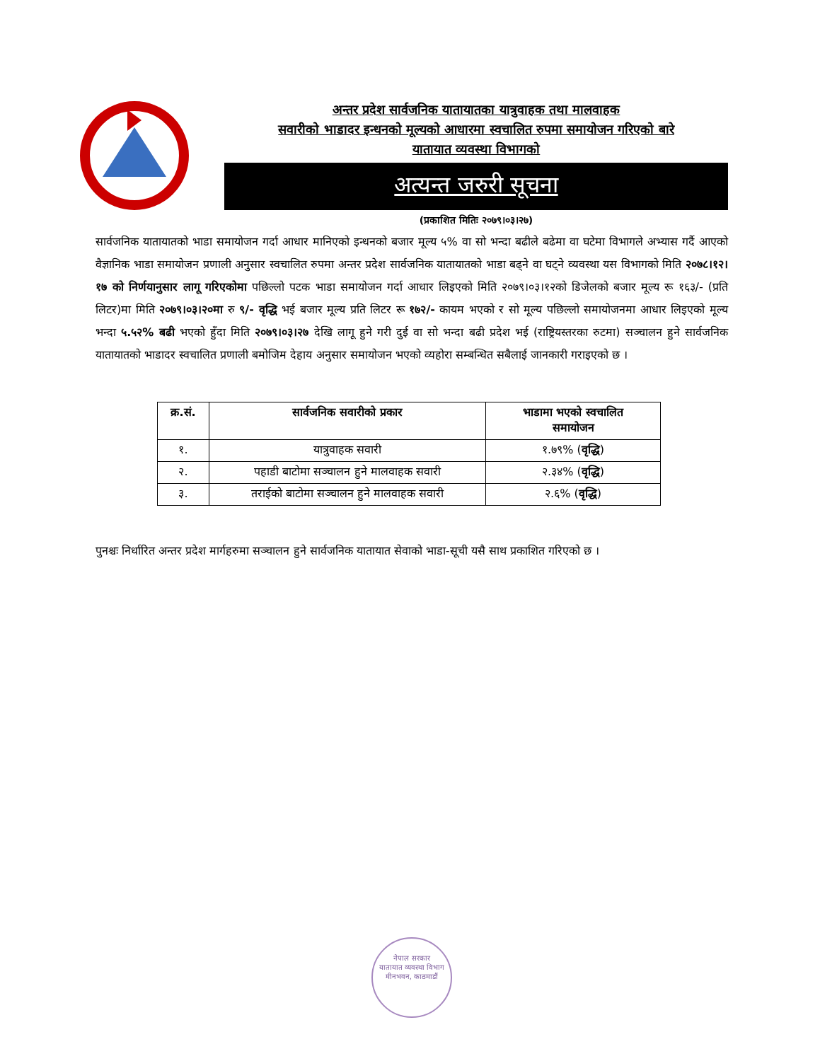अन्तर प्रदेश सार्वजनिक यातायातका यात्रुवाहक तथा मालवाहक
सवारीको भाडादर इन्धनको मूल्यको आधारमा स्वचालित रुपमा समायोजन गरिएको बारे
यातायात व्यवस्था विभागको
अत्यन्त जरुरी सूचना
(प्रकाशित मितिः २०७९।०३।२७)
सार्वजनिक यातायातको भाडा समायोजन गर्दा आधार मानिएको इन्धनको बजार मूल्य ५% वा सो भन्दा बढीले बढेमा वा घटेमा विभागले अभ्यास गर्दै आएको वैज्ञानिक भाडा समायोजन प्रणाली अनुसार स्वचालित रुपमा अन्तर प्रदेश सार्वजनिक यातायातको भाडा बढ्ने वा घट्ने व्यवस्था यस विभागको मिति २०७८।१२।१७ को निर्णयानुसार लागू गरिएकोमा पछिल्लो पटक भाडा समायोजन गर्दा आधार लिइएको मिति २०७९।०३।१२को डिजेलको बजार मूल्य रू १६३/- (प्रति लिटर)मा मिति २०७९।०३।२०मा रु ९/- वृद्धि भई बजार मूल्य प्रति लिटर रू १७२/- कायम भएको र सो मूल्य पछिल्लो समायोजनमा आधार लिइएको मूल्य भन्दा ५.५२% बढी भएको हुँदा मिति २०७९।०३।२७ देखि लागू हुने गरी दुई वा सो भन्दा बढी प्रदेश भई (राष्ट्रियस्तरका रुटमा) सञ्चालन हुने सार्वजनिक यातायातको भाडादर स्वचालित प्रणाली बमोजिम देहाय अनुसार समायोजन भएको व्यहोरा सम्बन्धित सबैलाई जानकारी गराइएको छ ।
| क्र.सं. | सार्वजनिक सवारीको प्रकार | भाडामा भएको स्वचालित समायोजन |
| --- | --- | --- |
| १. | यात्रुवाहक सवारी | १.७९% ( वृद्धि ) |
| २. | पहाडी बाटोमा सञ्चालन हुने मालवाहक सवारी | २.३४% ( वृद्धि ) |
| ३. | तराईको बाटोमा सञ्चालन हुने मालवाहक सवारी | २.६% ( वृद्धि ) |
पुनश्चः निर्धारित अन्तर प्रदेश मार्गहरुमा सञ्चालन हुने सार्वजनिक यातायात सेवाको भाडा-सूची यसै साथ प्रकाशित गरिएको छ ।
नेपाल सरकार
यातायात व्यवस्था विभाग
मीनभवन, काठमाडौं